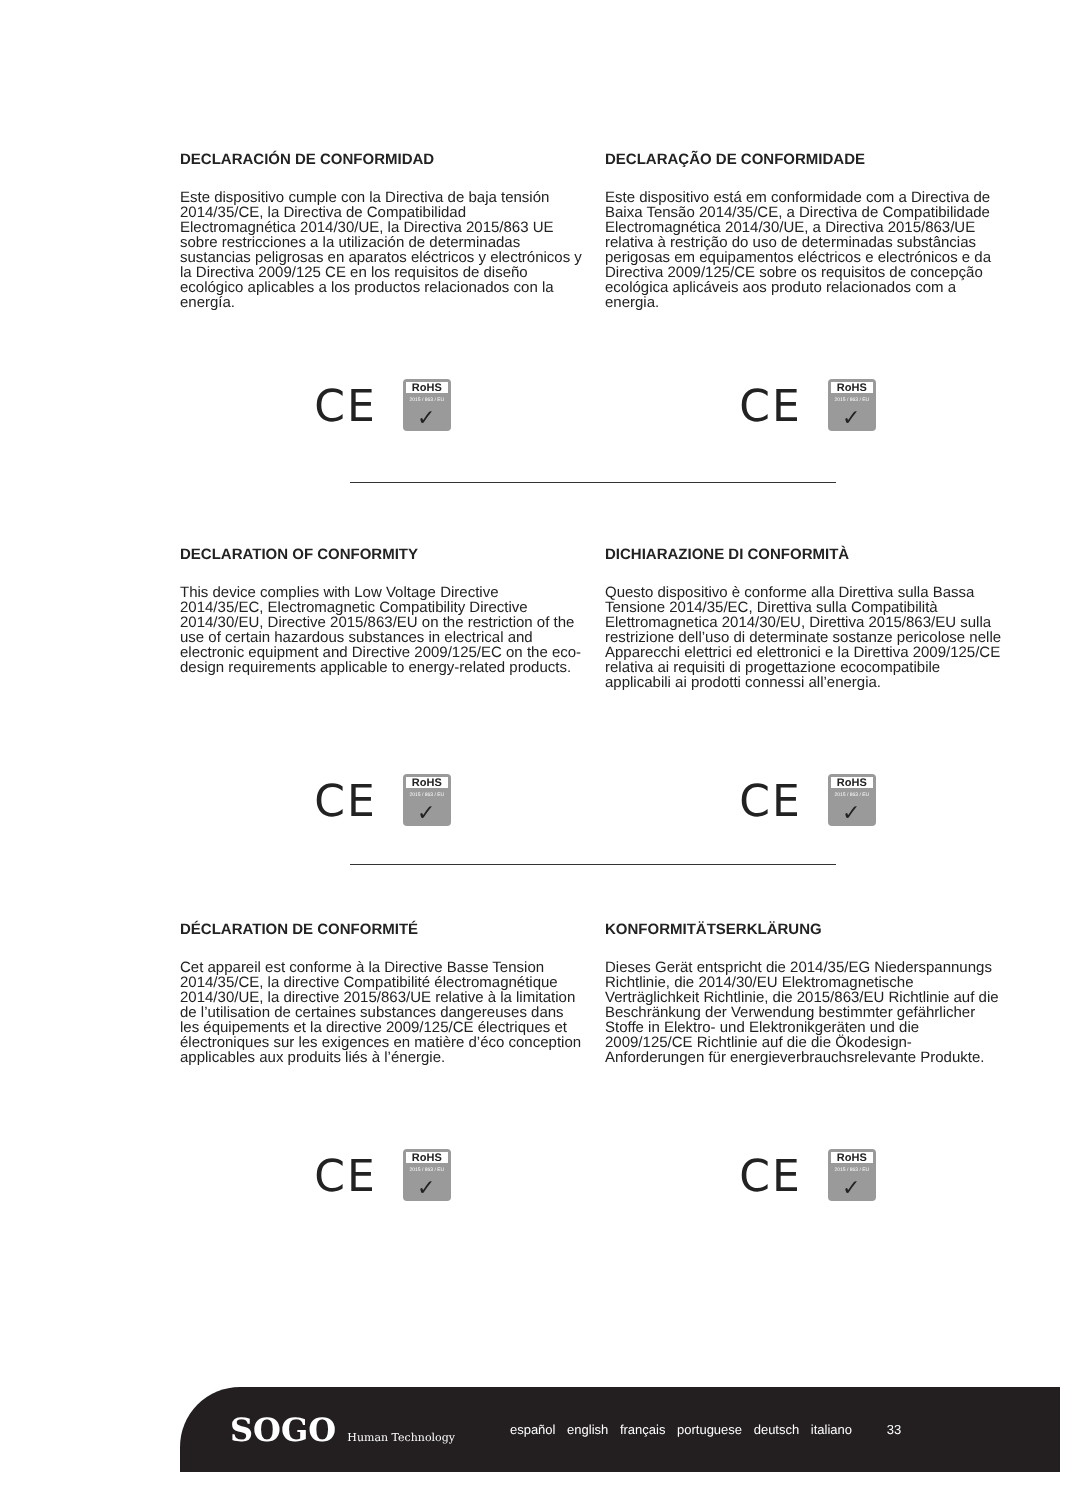DECLARACIÓN DE CONFORMIDAD
Este dispositivo cumple con la Directiva de baja tensión 2014/35/CE, la Directiva de Compatibilidad Electromagnética 2014/30/UE, la Directiva 2015/863 UE sobre restricciones a la utilización de determinadas sustancias peligrosas en aparatos eléctricos y electrónicos y la Directiva 2009/125 CE en los requisitos de diseño ecológico aplicables a los productos relacionados con la energía.
CE
RoHS
2015 / 863 / EU
✓
DECLARAÇÃO DE CONFORMIDADE
Este dispositivo está em conformidade com a Directiva de Baixa Tensão 2014/35/CE, a Directiva de Compatibilidade Electromagnética 2014/30/UE, a Directiva 2015/863/UE relativa à restrição do uso de determinadas substâncias perigosas em equipamentos eléctricos e electrónicos e da Directiva 2009/125/CE sobre os requisitos de concepção ecológica aplicáveis aos produto relacionados com a energia.
CE
RoHS
2015 / 863 / EU
✓
DECLARATION OF CONFORMITY
This device complies with Low Voltage Directive 2014/35/EC, Electromagnetic Compatibility Directive 2014/30/EU, Directive 2015/863/EU on the restriction of the use of certain hazardous substances in electrical and electronic equipment and Directive 2009/125/EC on the eco-design requirements applicable to energy-related products.
CE
RoHS
2015 / 863 / EU
✓
DICHIARAZIONE DI CONFORMITÀ
Questo dispositivo è conforme alla Direttiva sulla Bassa Tensione 2014/35/EC, Direttiva sulla Compatibilità Elettromagnetica 2014/30/EU, Direttiva 2015/863/EU sulla restrizione dell’uso di determinate sostanze pericolose nelle Apparecchi elettrici ed elettronici e la Direttiva 2009/125/CE relativa ai requisiti di progettazione ecocompatibile applicabili ai prodotti connessi all’energia.
CE
RoHS
2015 / 863 / EU
✓
DÉCLARATION DE CONFORMITÉ
Cet appareil est conforme à la Directive Basse Tension 2014/35/CE, la directive Compatibilité électromagnétique 2014/30/UE, la directive 2015/863/UE relative à la limitation de l’utilisation de certaines substances dangereuses dans les équipements et la directive 2009/125/CE électriques et électroniques sur les exigences en matière d’éco conception applicables aux produits liés à l’énergie.
CE
RoHS
2015 / 863 / EU
✓
KONFORMITÄTSERKLÄRUNG
Dieses Gerät entspricht die 2014/35/EG Niederspannungs Richtlinie, die 2014/30/EU Elektromagnetische Verträglichkeit Richtlinie, die 2015/863/EU Richtlinie auf die Beschränkung der Verwendung bestimmter gefährlicher Stoffe in Elektro- und Elektronikgeräten und die 2009/125/CE Richtlinie auf die die Ökodesign-Anforderungen für energieverbrauchsrelevante Produkte.
CE
RoHS
2015 / 863 / EU
✓
SOGO Human Technology
español english français portuguese deutsch italiano 33